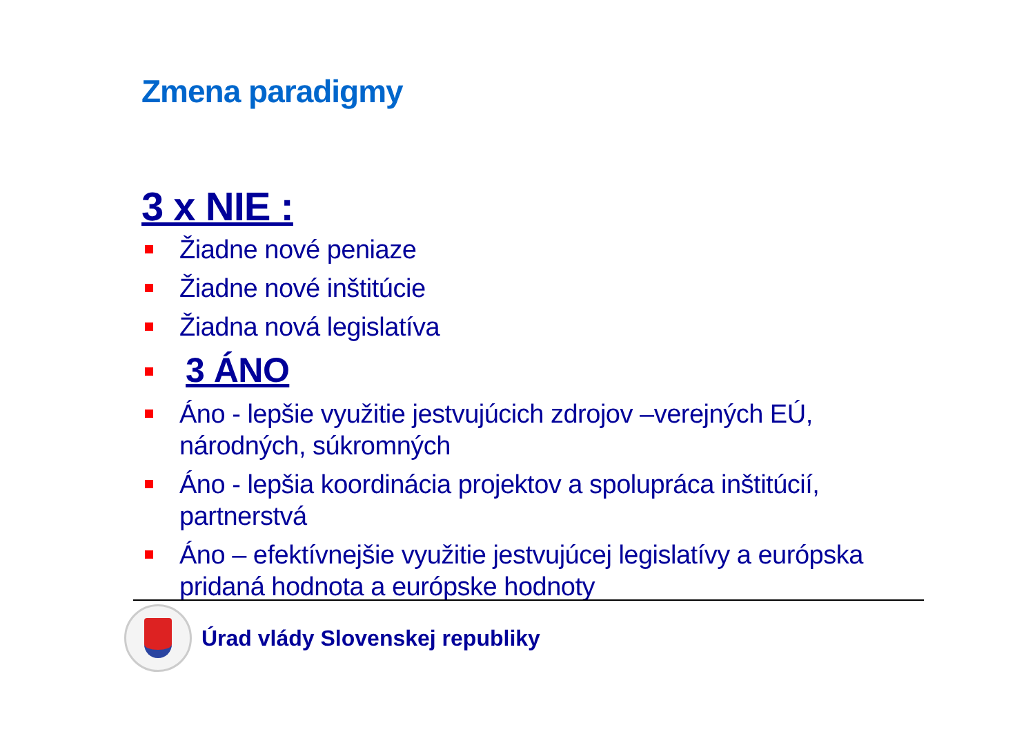Zmena paradigmy
3 x NIE :
Žiadne nové peniaze
Žiadne nové inštitúcie
Žiadna nová legislatíva
3 ÁNO
Áno - lepšie využitie jestvujúcich zdrojov –verejných EÚ, národných, súkromných
Áno - lepšia koordinácia projektov a spolupráca inštitúcií, partnerstvá
Áno – efektívnejšie využitie jestvujúcej legislatívy a európska pridaná hodnota a európske hodnoty
Úrad vlády Slovenskej republiky